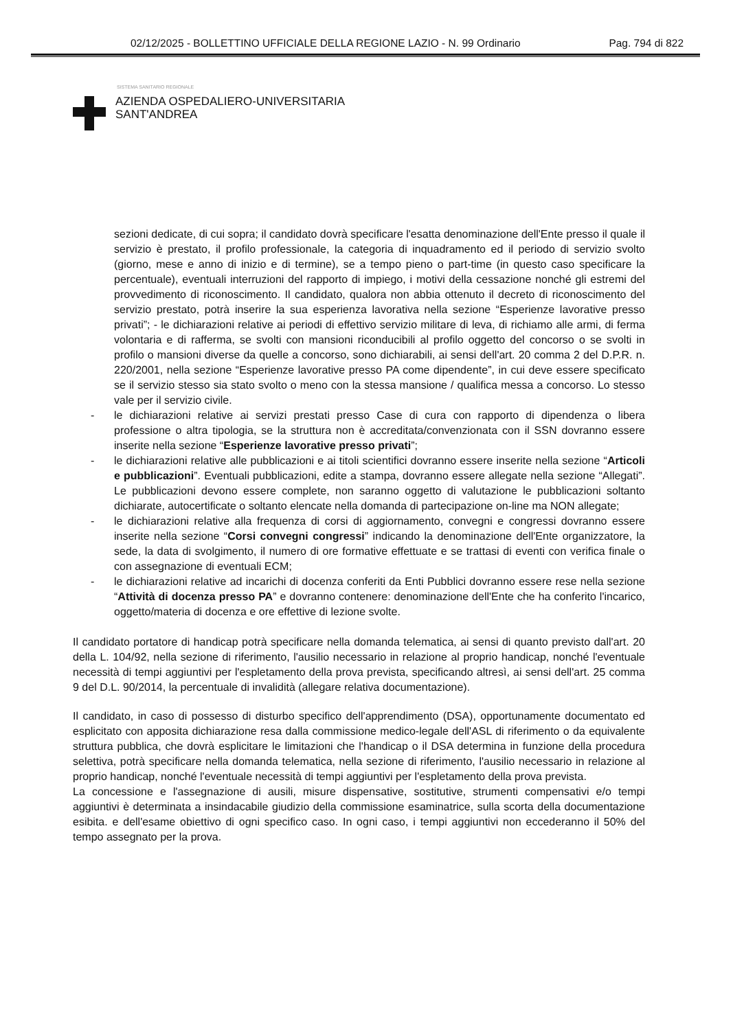02/12/2025 - BOLLETTINO UFFICIALE DELLA REGIONE LAZIO - N. 99 Ordinario Pag. 794 di 822
SISTEMA SANITARIO REGIONALE
AZIENDA OSPEDALIERO-UNIVERSITARIA
SANT'ANDREA
sezioni dedicate, di cui sopra; il candidato dovrà specificare l'esatta denominazione dell'Ente presso il quale il servizio è prestato, il profilo professionale, la categoria di inquadramento ed il periodo di servizio svolto (giorno, mese e anno di inizio e di termine), se a tempo pieno o part-time (in questo caso specificare la percentuale), eventuali interruzioni del rapporto di impiego, i motivi della cessazione nonché gli estremi del provvedimento di riconoscimento. Il candidato, qualora non abbia ottenuto il decreto di riconoscimento del servizio prestato, potrà inserire la sua esperienza lavorativa nella sezione “Esperienze lavorative presso privati”; - le dichiarazioni relative ai periodi di effettivo servizio militare di leva, di richiamo alle armi, di ferma volontaria e di rafferma, se svolti con mansioni riconducibili al profilo oggetto del concorso o se svolti in profilo o mansioni diverse da quelle a concorso, sono dichiarabili, ai sensi dell'art. 20 comma 2 del D.P.R. n. 220/2001, nella sezione “Esperienze lavorative presso PA come dipendente”, in cui deve essere specificato se il servizio stesso sia stato svolto o meno con la stessa mansione / qualifica messa a concorso. Lo stesso vale per il servizio civile.
- le dichiarazioni relative ai servizi prestati presso Case di cura con rapporto di dipendenza o libera professione o altra tipologia, se la struttura non è accreditata/convenzionata con il SSN dovranno essere inserite nella sezione “Esperienze lavorative presso privati”;
- le dichiarazioni relative alle pubblicazioni e ai titoli scientifici dovranno essere inserite nella sezione “Articoli e pubblicazioni”. Eventuali pubblicazioni, edite a stampa, dovranno essere allegate nella sezione “Allegati”. Le pubblicazioni devono essere complete, non saranno oggetto di valutazione le pubblicazioni soltanto dichiarate, autocertificate o soltanto elencate nella domanda di partecipazione on-line ma NON allegate;
- le dichiarazioni relative alla frequenza di corsi di aggiornamento, convegni e congressi dovranno essere inserite nella sezione “Corsi convegni congressi” indicando la denominazione dell'Ente organizzatore, la sede, la data di svolgimento, il numero di ore formative effettuate e se trattasi di eventi con verifica finale o con assegnazione di eventuali ECM;
- le dichiarazioni relative ad incarichi di docenza conferiti da Enti Pubblici dovranno essere rese nella sezione “Attività di docenza presso PA” e dovranno contenere: denominazione dell'Ente che ha conferito l'incarico, oggetto/materia di docenza e ore effettive di lezione svolte.
Il candidato portatore di handicap potrà specificare nella domanda telematica, ai sensi di quanto previsto dall'art. 20 della L. 104/92, nella sezione di riferimento, l'ausilio necessario in relazione al proprio handicap, nonché l'eventuale necessità di tempi aggiuntivi per l'espletamento della prova prevista, specificando altresì, ai sensi dell'art. 25 comma 9 del D.L. 90/2014, la percentuale di invalidità (allegare relativa documentazione).
Il candidato, in caso di possesso di disturbo specifico dell'apprendimento (DSA), opportunamente documentato ed esplicitato con apposita dichiarazione resa dalla commissione medico-legale dell'ASL di riferimento o da equivalente struttura pubblica, che dovrà esplicitare le limitazioni che l'handicap o il DSA determina in funzione della procedura selettiva, potrà specificare nella domanda telematica, nella sezione di riferimento, l'ausilio necessario in relazione al proprio handicap, nonché l'eventuale necessità di tempi aggiuntivi per l'espletamento della prova prevista.
La concessione e l'assegnazione di ausili, misure dispensative, sostitutive, strumenti compensativi e/o tempi aggiuntivi è determinata a insindacabile giudizio della commissione esaminatrice, sulla scorta della documentazione esibita. e dell'esame obiettivo di ogni specifico caso. In ogni caso, i tempi aggiuntivi non eccederanno il 50% del tempo assegnato per la prova.